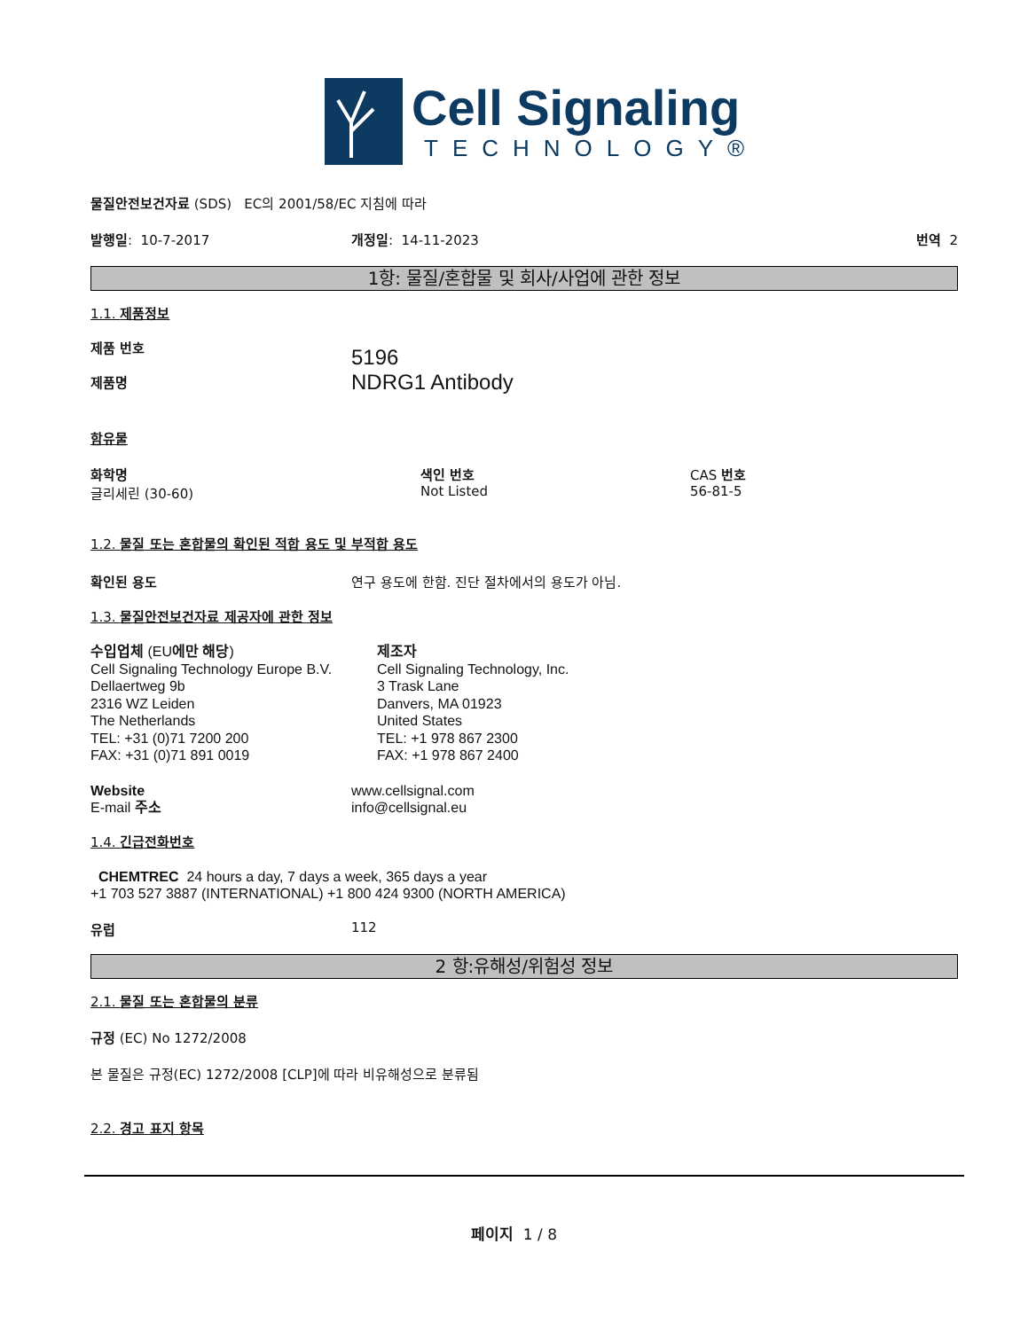Cell Signaling
TECHNOLOGY®
물질안전보건자료 (SDS) EC의 2001/58/EC 지침에 따라
발행일: 10-7-2017 개정일: 14-11-2023 번역 2
1항: 물질/혼합물 및 회사/사업에 관한 정보
1.1. 제품정보
제품 번호
제품명
5196
NDRG1 Antibody
함유물
화학명
글리세린 (30-60)
색인 번호
Not Listed
CAS 번호
56-81-5
1.2. 물질 또는 혼합물의 확인된 적합 용도 및 부적합 용도
확인된 용도 연구 용도에 한함. 진단 절차에서의 용도가 아님.
1.3. 물질안전보건자료 제공자에 관한 정보
수입업체 (EU에만 해당)
Cell Signaling Technology Europe B.V.
Dellaertweg 9b
2316 WZ Leiden
The Netherlands
TEL: +31 (0)71 7200 200
FAX: +31 (0)71 891 0019
제조자
Cell Signaling Technology, Inc.
3 Trask Lane
Danvers, MA 01923
United States
TEL: +1 978 867 2300
FAX: +1 978 867 2400
Website
E-mail 주소
www.cellsignal.com
info@cellsignal.eu
1.4. 긴급전화번호
CHEMTREC 24 hours a day, 7 days a week, 365 days a year
+1 703 527 3887 (INTERNATIONAL) +1 800 424 9300 (NORTH AMERICA)
유럽 112
2 항:유해성/위험성 정보
2.1. 물질 또는 혼합물의 분류
규정 (EC) No 1272/2008
본 물질은 규정(EC) 1272/2008 [CLP]에 따라 비유해성으로 분류됨
2.2. 경고 표지 항목
페이지 1 / 8